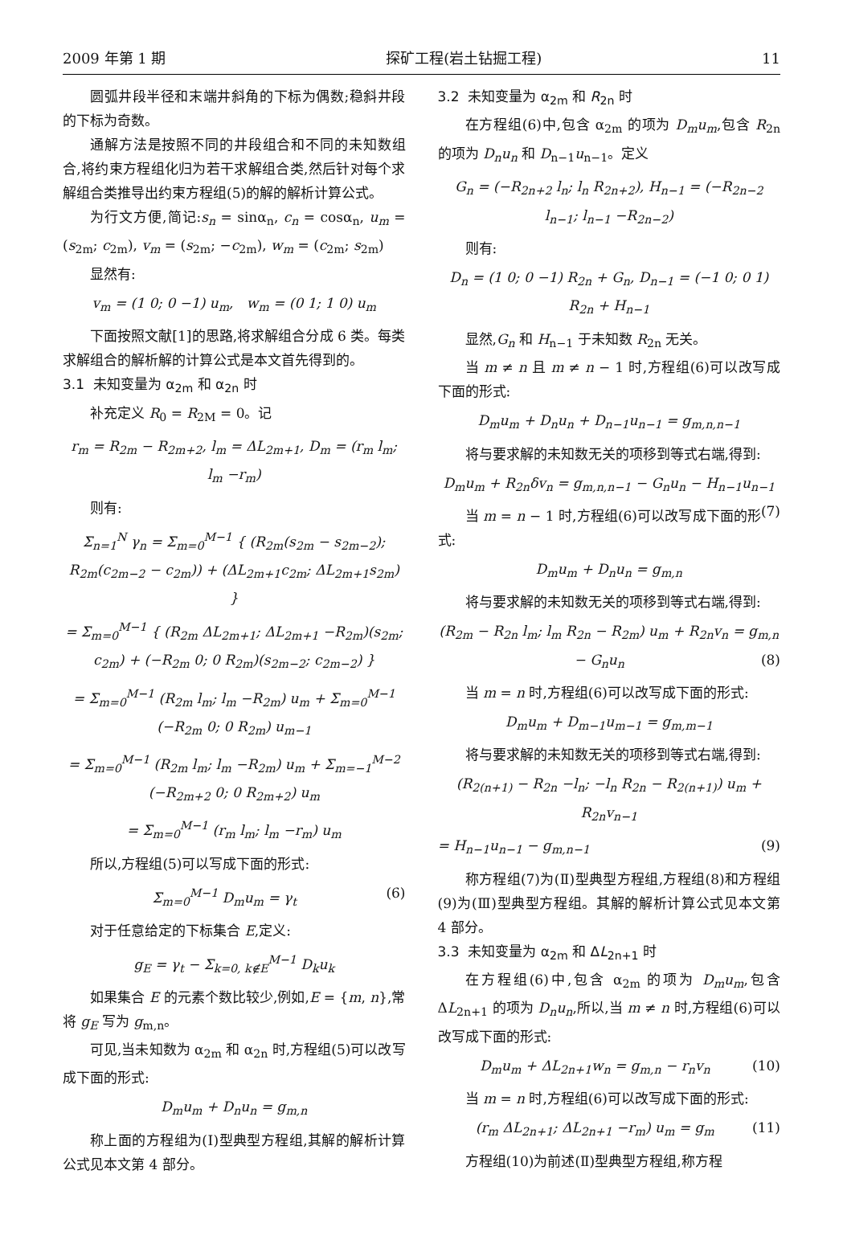2009 年第 1 期 探矿工程(岩土钻掘工程) 11
圆弧井段半径和末端井斜角的下标为偶数;稳斜井段的下标为奇数。
通解方法是按照不同的井段组合和不同的未知数组合,将约束方程组化归为若干求解组合类,然后针对每个求解组合类推导出约束方程组(5)的解的解析计算公式。
为行文方便,简记:s<sub>n</sub> = sinα<sub>n</sub>, c<sub>n</sub> = cosα<sub>n</sub>, u<sub>m</sub> = (s<sub>2m</sub>; c<sub>2m</sub>), v<sub>m</sub> = (s<sub>2m</sub>; −c<sub>2m</sub>), w<sub>m</sub> = (c<sub>2m</sub>; s<sub>2m</sub>)
显然有:
v<sub>m</sub> = (1 0; 0 −1) u<sub>m</sub>, w<sub>m</sub> = (0 1; 1 0) u<sub>m</sub>
下面按照文献[1]的思路,将求解组合分成 6 类。每类求解组合的解析解的计算公式是本文首先得到的。
3.1 未知变量为 α<sub>2m</sub> 和 α<sub>2n</sub> 时
补充定义 R<sub>0</sub> = R<sub>2M</sub> = 0。记
r<sub>m</sub> = R<sub>2m</sub> − R<sub>2m+2</sub>, l<sub>m</sub> = ΔL<sub>2m+1</sub>, D<sub>m</sub> = (r<sub>m</sub> l<sub>m</sub>; l<sub>m</sub> −r<sub>m</sub>)
则有:
Σ<sub>n=1</sub><sup>N</sup> γ<sub>n</sub> = Σ<sub>m=0</sub><sup>M−1</sup> { (R<sub>2m</sub>(s<sub>2m</sub> − s<sub>2m−2</sub>); R<sub>2m</sub>(c<sub>2m−2</sub> − c<sub>2m</sub>)) + (ΔL<sub>2m+1</sub>c<sub>2m</sub>; ΔL<sub>2m+1</sub>s<sub>2m</sub>) }
= Σ<sub>m=0</sub><sup>M−1</sup> { (R<sub>2m</sub> ΔL<sub>2m+1</sub>; ΔL<sub>2m+1</sub> −R<sub>2m</sub>)(s<sub>2m</sub>; c<sub>2m</sub>) + (−R<sub>2m</sub> 0; 0 R<sub>2m</sub>)(s<sub>2m−2</sub>; c<sub>2m−2</sub>) }
= Σ<sub>m=0</sub><sup>M−1</sup> (R<sub>2m</sub> l<sub>m</sub>; l<sub>m</sub> −R<sub>2m</sub>) u<sub>m</sub> + Σ<sub>m=0</sub><sup>M−1</sup> (−R<sub>2m</sub> 0; 0 R<sub>2m</sub>) u<sub>m−1</sub>
= Σ<sub>m=0</sub><sup>M−1</sup> (R<sub>2m</sub> l<sub>m</sub>; l<sub>m</sub> −R<sub>2m</sub>) u<sub>m</sub> + Σ<sub>m=−1</sub><sup>M−2</sup> (−R<sub>2m+2</sub> 0; 0 R<sub>2m+2</sub>) u<sub>m</sub>
= Σ<sub>m=0</sub><sup>M−1</sup> (r<sub>m</sub> l<sub>m</sub>; l<sub>m</sub> −r<sub>m</sub>) u<sub>m</sub>
所以,方程组(5)可以写成下面的形式:
Σ<sub>m=0</sub><sup>M−1</sup> D<sub>m</sub>u<sub>m</sub> = γ<sub>t</sub> (6)
对于任意给定的下标集合 E,定义:
g<sub>E</sub> = γ<sub>t</sub> − Σ<sub>k=0, k∉E</sub><sup>M−1</sup> D<sub>k</sub>u<sub>k</sub>
如果集合 E 的元素个数比较少,例如,E = {m, n},常将 g<sub>E</sub> 写为 g<sub>m,n</sub>。
可见,当未知数为 α<sub>2m</sub> 和 α<sub>2n</sub> 时,方程组(5)可以改写成下面的形式:
D<sub>m</sub>u<sub>m</sub> + D<sub>n</sub>u<sub>n</sub> = g<sub>m,n</sub>
称上面的方程组为(Ⅰ)型典型方程组,其解的解析计算公式见本文第 4 部分。
3.2 未知变量为 α<sub>2m</sub> 和 R<sub>2n</sub> 时
在方程组(6)中,包含 α<sub>2m</sub> 的项为 D<sub>m</sub>u<sub>m</sub>,包含 R<sub>2n</sub> 的项为 D<sub>n</sub>u<sub>n</sub> 和 D<sub>n−1</sub>u<sub>n−1</sub>。定义
G<sub>n</sub> = (−R<sub>2n+2</sub> l<sub>n</sub>; l<sub>n</sub> R<sub>2n+2</sub>), H<sub>n−1</sub> = (−R<sub>2n−2</sub> l<sub>n−1</sub>; l<sub>n−1</sub> −R<sub>2n−2</sub>)
则有:
D<sub>n</sub> = (1 0; 0 −1) R<sub>2n</sub> + G<sub>n</sub>, D<sub>n−1</sub> = (−1 0; 0 1) R<sub>2n</sub> + H<sub>n−1</sub>
显然,G<sub>n</sub> 和 H<sub>n−1</sub> 于未知数 R<sub>2n</sub> 无关。
当 m ≠ n 且 m ≠ n − 1 时,方程组(6)可以改写成下面的形式:
D<sub>m</sub>u<sub>m</sub> + D<sub>n</sub>u<sub>n</sub> + D<sub>n−1</sub>u<sub>n−1</sub> = g<sub>m,n,n−1</sub>
将与要求解的未知数无关的项移到等式右端,得到:
D<sub>m</sub>u<sub>m</sub> + R<sub>2n</sub>δv<sub>n</sub> = g<sub>m,n,n−1</sub> − G<sub>n</sub>u<sub>n</sub> − H<sub>n−1</sub>u<sub>n−1</sub> (7)
当 m = n − 1 时,方程组(6)可以改写成下面的形式:
D<sub>m</sub>u<sub>m</sub> + D<sub>n</sub>u<sub>n</sub> = g<sub>m,n</sub>
将与要求解的未知数无关的项移到等式右端,得到:
(R<sub>2m</sub> − R<sub>2n</sub> l<sub>m</sub>; l<sub>m</sub> R<sub>2n</sub> − R<sub>2m</sub>) u<sub>m</sub> + R<sub>2n</sub>v<sub>n</sub> = g<sub>m,n</sub> − G<sub>n</sub>u<sub>n</sub> (8)
当 m = n 时,方程组(6)可以改写成下面的形式:
D<sub>m</sub>u<sub>m</sub> + D<sub>m−1</sub>u<sub>m−1</sub> = g<sub>m,m−1</sub>
将与要求解的未知数无关的项移到等式右端,得到:
(R<sub>2(n+1)</sub> − R<sub>2n</sub> −l<sub>n</sub>; −l<sub>n</sub> R<sub>2n</sub> − R<sub>2(n+1)</sub>) u<sub>m</sub> + R<sub>2n</sub>v<sub>n−1</sub>
= H<sub>n−1</sub>u<sub>n−1</sub> − g<sub>m,n−1</sub> (9)
称方程组(7)为(Ⅱ)型典型方程组,方程组(8)和方程组(9)为(Ⅲ)型典型方程组。其解的解析计算公式见本文第 4 部分。
3.3 未知变量为 α<sub>2m</sub> 和 ΔL<sub>2n+1</sub> 时
在方程组(6)中,包含 α<sub>2m</sub> 的项为 D<sub>m</sub>u<sub>m</sub>,包含 ΔL<sub>2n+1</sub> 的项为 D<sub>n</sub>u<sub>n</sub>,所以,当 m ≠ n 时,方程组(6)可以改写成下面的形式:
D<sub>m</sub>u<sub>m</sub> + ΔL<sub>2n+1</sub>w<sub>n</sub> = g<sub>m,n</sub> − r<sub>n</sub>v<sub>n</sub> (10)
当 m = n 时,方程组(6)可以改写成下面的形式:
(r<sub>m</sub> ΔL<sub>2n+1</sub>; ΔL<sub>2n+1</sub> −r<sub>m</sub>) u<sub>m</sub> = g<sub>m</sub> (11)
方程组(10)为前述(Ⅱ)型典型方程组,称方程